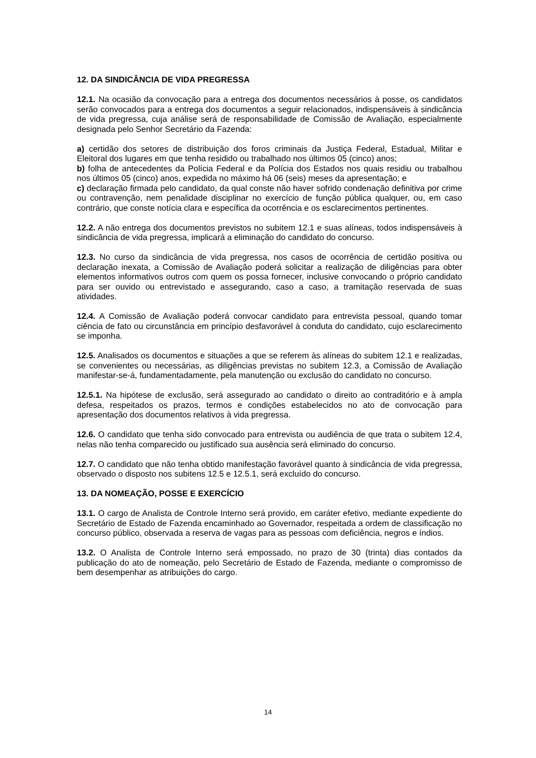12. DA SINDICÂNCIA DE VIDA PREGRESSA
12.1. Na ocasião da convocação para a entrega dos documentos necessários à posse, os candidatos serão convocados para a entrega dos documentos a seguir relacionados, indispensáveis à sindicância de vida pregressa, cuja análise será de responsabilidade de Comissão de Avaliação, especialmente designada pelo Senhor Secretário da Fazenda:
a) certidão dos setores de distribuição dos foros criminais da Justiça Federal, Estadual, Militar e Eleitoral dos lugares em que tenha residido ou trabalhado nos últimos 05 (cinco) anos;
b) folha de antecedentes da Polícia Federal e da Polícia dos Estados nos quais residiu ou trabalhou nos últimos 05 (cinco) anos, expedida no máximo há 06 (seis) meses da apresentação; e
c) declaração firmada pelo candidato, da qual conste não haver sofrido condenação definitiva por crime ou contravenção, nem penalidade disciplinar no exercício de função pública qualquer, ou, em caso contrário, que conste notícia clara e específica da ocorrência e os esclarecimentos pertinentes.
12.2. A não entrega dos documentos previstos no subitem 12.1 e suas alíneas, todos indispensáveis à sindicância de vida pregressa, implicará a eliminação do candidato do concurso.
12.3. No curso da sindicância de vida pregressa, nos casos de ocorrência de certidão positiva ou declaração inexata, a Comissão de Avaliação poderá solicitar a realização de diligências para obter elementos informativos outros com quem os possa fornecer, inclusive convocando o próprio candidato para ser ouvido ou entrevistado e assegurando, caso a caso, a tramitação reservada de suas atividades.
12.4. A Comissão de Avaliação poderá convocar candidato para entrevista pessoal, quando tomar ciência de fato ou circunstância em princípio desfavorável à conduta do candidato, cujo esclarecimento se imponha.
12.5. Analisados os documentos e situações a que se referem às alíneas do subitem 12.1 e realizadas, se convenientes ou necessárias, as diligências previstas no subitem 12.3, a Comissão de Avaliação manifestar-se-á, fundamentadamente, pela manutenção ou exclusão do candidato no concurso.
12.5.1. Na hipótese de exclusão, será assegurado ao candidato o direito ao contraditório e à ampla defesa, respeitados os prazos, termos e condições estabelecidos no ato de convocação para apresentação dos documentos relativos à vida pregressa.
12.6. O candidato que tenha sido convocado para entrevista ou audiência de que trata o subitem 12.4, nelas não tenha comparecido ou justificado sua ausência será eliminado do concurso.
12.7. O candidato que não tenha obtido manifestação favorável quanto à sindicância de vida pregressa, observado o disposto nos subitens 12.5 e 12.5.1, será excluído do concurso.
13. DA NOMEAÇÃO, POSSE E EXERCÍCIO
13.1. O cargo de Analista de Controle Interno será provido, em caráter efetivo, mediante expediente do Secretário de Estado de Fazenda encaminhado ao Governador, respeitada a ordem de classificação no concurso público, observada a reserva de vagas para as pessoas com deficiência, negros e índios.
13.2. O Analista de Controle Interno será empossado, no prazo de 30 (trinta) dias contados da publicação do ato de nomeação, pelo Secretário de Estado de Fazenda, mediante o compromisso de bem desempenhar as atribuições do cargo.
14